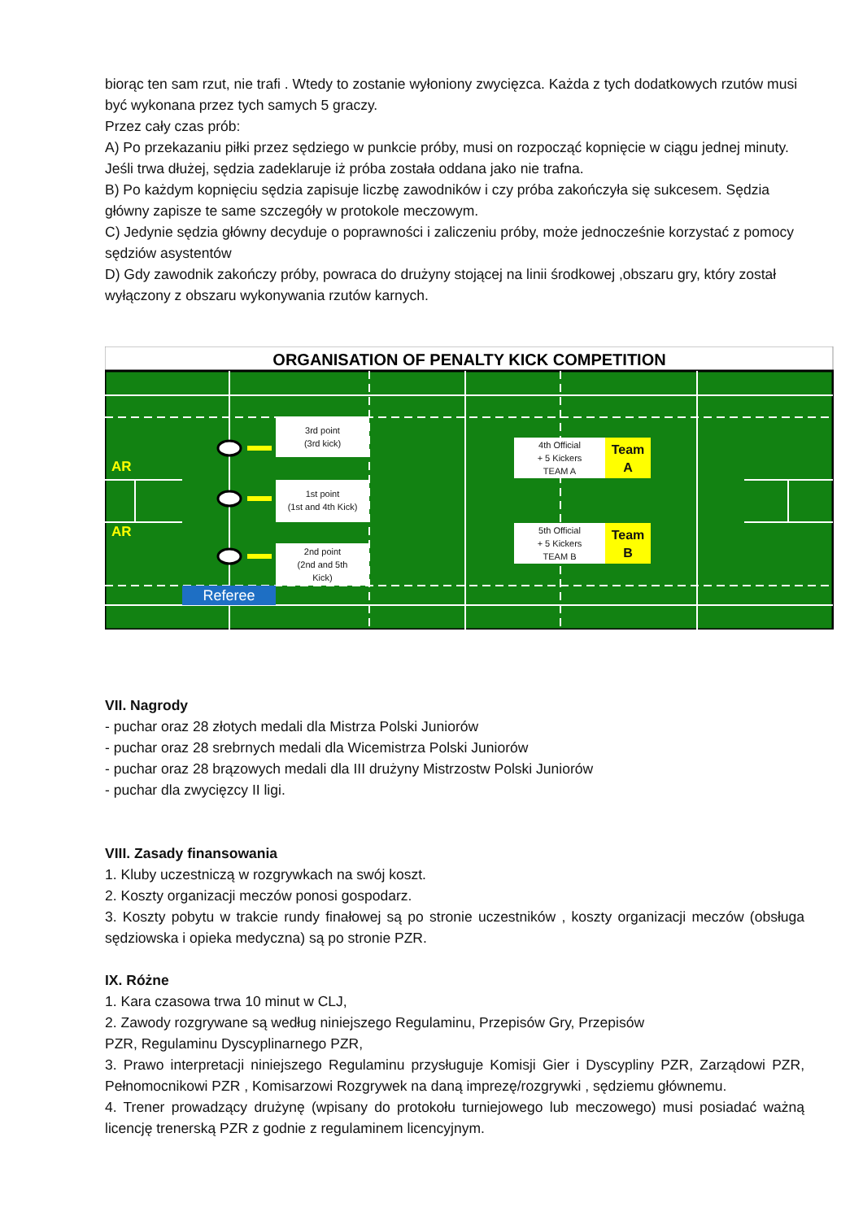biorąc ten sam rzut, nie trafi . Wtedy to zostanie wyłoniony zwycięzca. Każda z tych dodatkowych rzutów musi być wykonana przez tych samych 5 graczy.
Przez cały czas prób:
A) Po przekazaniu piłki przez sędziego w punkcie próby, musi on rozpocząć kopnięcie w ciągu jednej minuty. Jeśli trwa dłużej, sędzia zadeklaruje iż próba została oddana jako nie trafna.
B) Po każdym kopnięciu sędzia zapisuje liczbę zawodników i czy próba zakończyła się sukcesem. Sędzia główny zapisze te same szczegóły w protokole meczowym.
C) Jedynie sędzia główny decyduje o poprawności i zaliczeniu próby, może jednocześnie korzystać z pomocy sędziów asystentów
D) Gdy zawodnik zakończy próby, powraca do drużyny stojącej na linii środkowej ,obszaru gry, który został wyłączony z obszaru wykonywania rzutów karnych.
ORGANISATION OF PENALTY KICK COMPETITION
AR
AR
3rd point
(3rd kick)
1st point
(1st and 4th Kick)
2nd point
(2nd and 5th
Kick)
4th Official
+ 5 Kickers
TEAM A
Team
A
5th Official
+ 5 Kickers
TEAM B
Team
B
Referee
VII. Nagrody
- puchar oraz 28 złotych medali dla Mistrza Polski Juniorów
- puchar oraz 28 srebrnych medali dla Wicemistrza Polski Juniorów
- puchar oraz 28 brązowych medali dla III drużyny Mistrzostw Polski Juniorów
- puchar dla zwycięzcy II ligi.
VIII. Zasady finansowania
1. Kluby uczestniczą w rozgrywkach na swój koszt.
2. Koszty organizacji meczów ponosi gospodarz.
3. Koszty pobytu w trakcie rundy finałowej są po stronie uczestników , koszty organizacji meczów (obsługa sędziowska i opieka medyczna) są po stronie PZR.
IX. Różne
1. Kara czasowa trwa 10 minut w CLJ,
2. Zawody rozgrywane są według niniejszego Regulaminu, Przepisów Gry, Przepisów
PZR, Regulaminu Dyscyplinarnego PZR,
3. Prawo interpretacji niniejszego Regulaminu przysługuje Komisji Gier i Dyscypliny PZR, Zarządowi PZR, Pełnomocnikowi PZR , Komisarzowi Rozgrywek na daną imprezę/rozgrywki , sędziemu głównemu.
4. Trener prowadzący drużynę (wpisany do protokołu turniejowego lub meczowego) musi posiadać ważną licencję trenerską PZR z godnie z regulaminem licencyjnym.